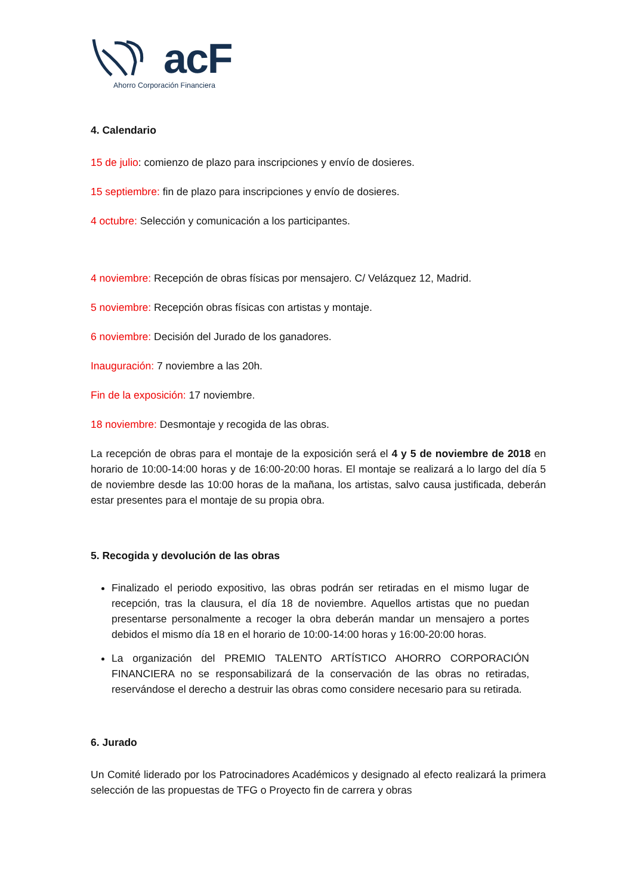acF
Ahorro Corporación Financiera
4. Calendario
15 de julio: comienzo de plazo para inscripciones y envío de dosieres.
15 septiembre: fin de plazo para inscripciones y envío de dosieres.
4 octubre: Selección y comunicación a los participantes.
4 noviembre: Recepción de obras físicas por mensajero. C/ Velázquez 12, Madrid.
5 noviembre: Recepción obras físicas con artistas y montaje.
6 noviembre: Decisión del Jurado de los ganadores.
Inauguración: 7 noviembre a las 20h.
Fin de la exposición: 17 noviembre.
18 noviembre: Desmontaje y recogida de las obras.
La recepción de obras para el montaje de la exposición será el 4 y 5 de noviembre de 2018 en horario de 10:00-14:00 horas y de 16:00-20:00 horas. El montaje se realizará a lo largo del día 5 de noviembre desde las 10:00 horas de la mañana, los artistas, salvo causa justificada, deberán estar presentes para el montaje de su propia obra.
5. Recogida y devolución de las obras
Finalizado el periodo expositivo, las obras podrán ser retiradas en el mismo lugar de recepción, tras la clausura, el día 18 de noviembre. Aquellos artistas que no puedan presentarse personalmente a recoger la obra deberán mandar un mensajero a portes debidos el mismo día 18 en el horario de 10:00-14:00 horas y 16:00-20:00 horas.
La organización del PREMIO TALENTO ARTÍSTICO AHORRO CORPORACIÓN FINANCIERA no se responsabilizará de la conservación de las obras no retiradas, reservándose el derecho a destruir las obras como considere necesario para su retirada.
6. Jurado
Un Comité liderado por los Patrocinadores Académicos y designado al efecto realizará la primera selección de las propuestas de TFG o Proyecto fin de carrera y obras